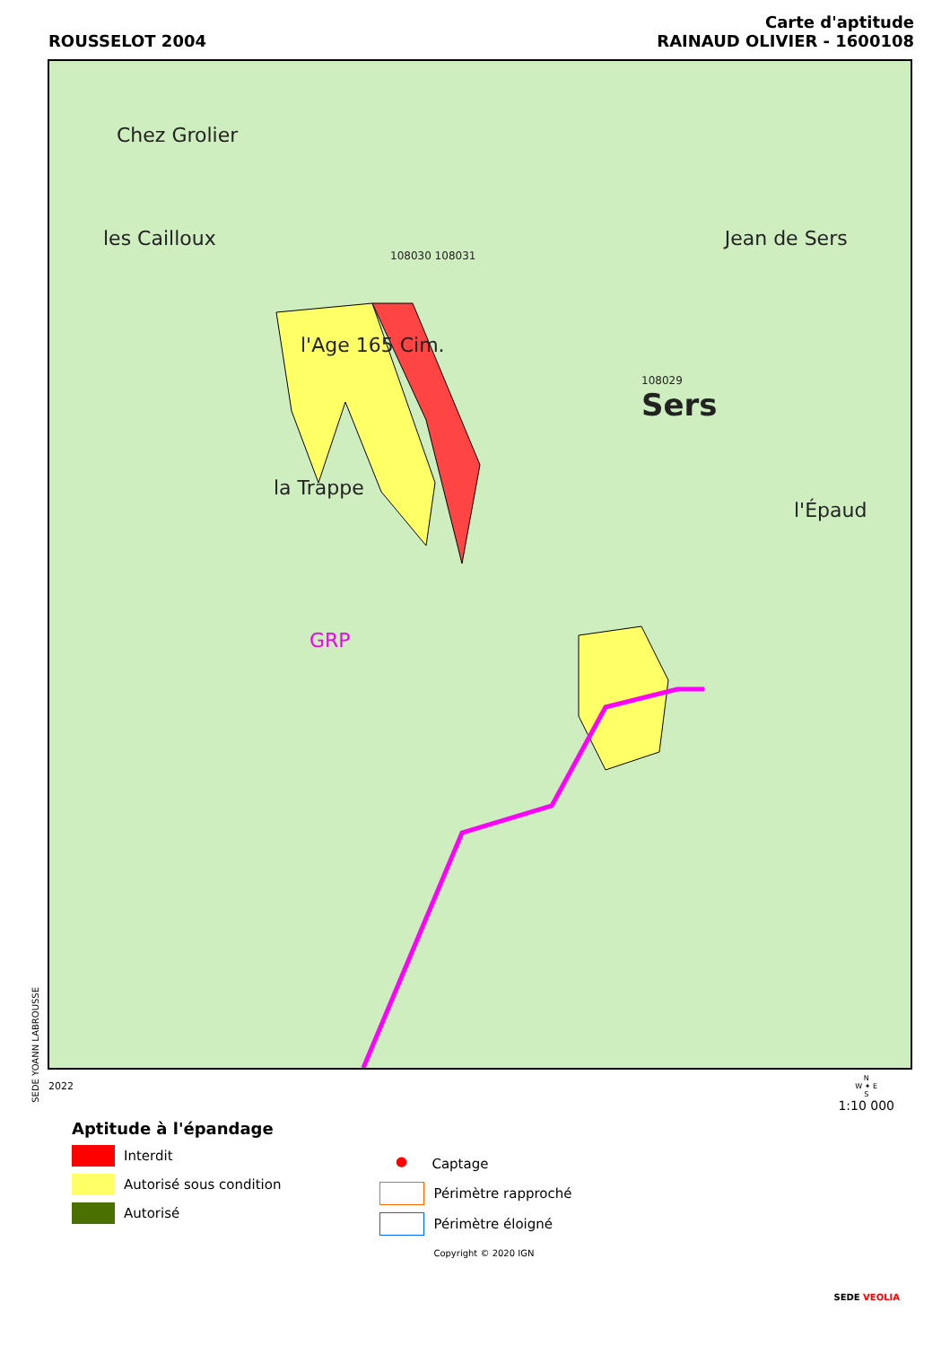ROUSSELOT 2004
Carte d'aptitude
RAINAUD OLIVIER - 1600108
Chez Grolier
les Cailloux Jean de Sers
108030 108031
l'Age 165 Cim.
108029
Sers
la Trappe l'Épaud
GRP
SEDE YOANN LABROUSSE
2022
Aptitude à l'épandage
Interdit
Autorisé sous condition
Autorisé
● Captage
Périmètre rapproché
Périmètre éloigné
Copyright © 2020 IGN
N
W ✦ E
S
1:10 000
SEDE VEOLIA